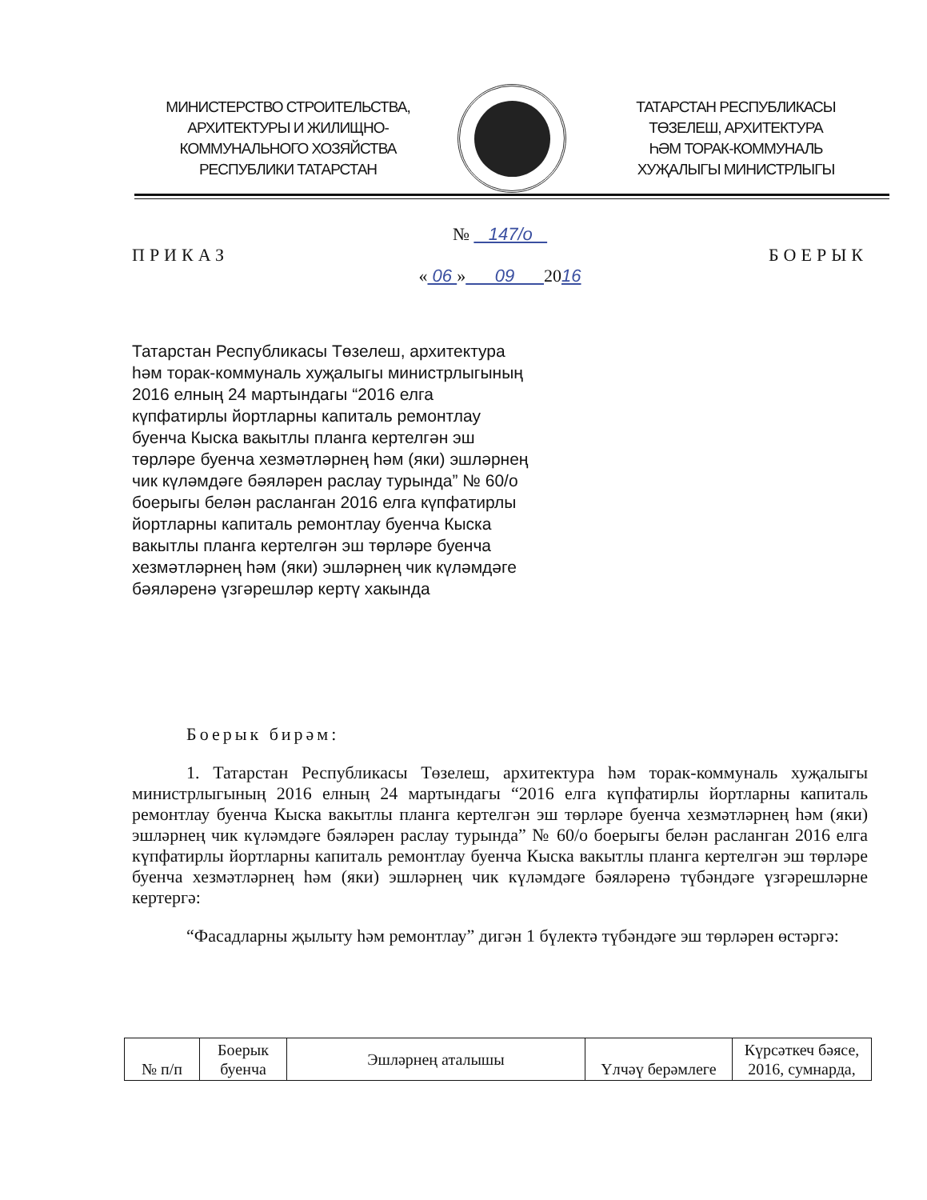МИНИСТЕРСТВО СТРОИТЕЛЬСТВА,
АРХИТЕКТУРЫ И ЖИЛИЩНО-
КОММУНАЛЬНОГО ХОЗЯЙСТВА
РЕСПУБЛИКИ ТАТАРСТАН
ТАТАРСТАН РЕСПУБЛИКАСЫ
ТӨЗЕЛЕШ, АРХИТЕКТУРА
ҺӘМ ТОРАК-КОММУНАЛЬ
ХУҖАЛЫГЫ МИНИСТРЛЫГЫ
№ 147/о
ПРИКАЗ БОЕРЫК
« 06 » 09 2016
Татарстан Республикасы Төзелеш, архитектура һәм торак-коммуналь хуҗалыгы министрлыгының 2016 елның 24 мартындагы “2016 елга күпфатирлы йортларны капиталь ремонтлау буенча Кыска вакытлы планга кертелгән эш төрләре буенча хезмәтләрнең һәм (яки) эшләрнең чик күләмдәге бәяләрен раслау турында” № 60/о боерыгы белән расланган 2016 елга күпфатирлы йортларны капиталь ремонтлау буенча Кыска вакытлы планга кертелгән эш төрләре буенча хезмәтләрнең һәм (яки) эшләрнең чик күләмдәге бәяләренә үзгәрешләр кертү хакында
Боерык бирәм:
1. Татарстан Республикасы Төзелеш, архитектура һәм торак-коммуналь хуҗалыгы министрлыгының 2016 елның 24 мартындагы “2016 елга күпфатирлы йортларны капиталь ремонтлау буенча Кыска вакытлы планга кертелгән эш төрләре буенча хезмәтләрнең һәм (яки) эшләрнең чик күләмдәге бәяләрен раслау турында” № 60/о боерыгы белән расланган 2016 елга күпфатирлы йортларны капиталь ремонтлау буенча Кыска вакытлы планга кертелгән эш төрләре буенча хезмәтләрнең һәм (яки) эшләрнең чик күләмдәге бәяләренә түбәндәге үзгәрешләрне кертергә:
“Фасадларны җылыту һәм ремонтлау” дигән 1 бүлектә түбәндәге эш төрләрен өстәргә:
| № п/п | Боерык буенча | Эшләрнең аталышы | Үлчәү берәмлеге | Күрсәткеч бәясе, 2016, сумнарда, |
| --- | --- | --- | --- | --- |